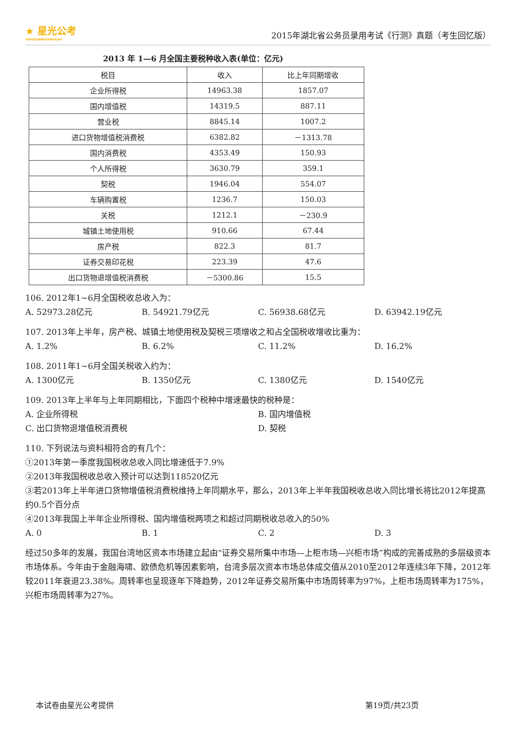★ 星光公考
XINGGUANGGONGKAO
2015年湖北省公务员录用考试《行测》真题（考生回忆版）
2013 年 1—6 月全国主要税种收入表(单位：亿元)
| 税目 | 收入 | 比上年同期增收 |
| --- | --- | --- |
| 企业所得税 | 14963.38 | 1857.07 |
| 国内增值税 | 14319.5 | 887.11 |
| 营业税 | 8845.14 | 1007.2 |
| 进口货物增值税消费税 | 6382.82 | －1313.78 |
| 国内消费税 | 4353.49 | 150.93 |
| 个人所得税 | 3630.79 | 359.1 |
| 契税 | 1946.04 | 554.07 |
| 车辆购置税 | 1236.7 | 150.03 |
| 关税 | 1212.1 | －230.9 |
| 城镇土地使用税 | 910.66 | 67.44 |
| 房产税 | 822.3 | 81.7 |
| 证券交易印花税 | 223.39 | 47.6 |
| 出口货物退增值税消费税 | －5300.86 | 15.5 |
106. 2012年1~6月全国税收总收入为：
A. 52973.28亿元 B. 54921.79亿元 C. 56938.68亿元 D. 63942.19亿元
107. 2013年上半年，房产税、城镇土地使用税及契税三项增收之和占全国税收增收比重为：
A. 1.2% B. 6.2% C. 11.2% D. 16.2%
108. 2011年1~6月全国关税收入约为：
A. 1300亿元 B. 1350亿元 C. 1380亿元 D. 1540亿元
109. 2013年上半年与上年同期相比，下面四个税种中增速最快的税种是：
A. 企业所得税 B. 国内增值税
C. 出口货物退增值税消费税 D. 契税
110. 下列说法与资料相符合的有几个：
①2013年第一季度我国税收总收入同比增速低于7.9%
②2013年我国税收总收入预计可以达到118520亿元
③若2013年上半年进口货物增值税消费税维持上年同期水平，那么，2013年上半年我国税收总收入同比增长将比2012年提高约0.5个百分点
④2013年我国上半年企业所得税、国内增值税两项之和超过同期税收总收入的50%
A. 0 B. 1 C. 2 D. 3
经过50多年的发展，我国台湾地区资本市场建立起由“证券交易所集中市场—上柜市场—兴柜市场”构成的完善成熟的多层级资本市场体系。今年由于金融海啸、欧债危机等因素影响，台湾多层次资本市场总体成交值从2010至2012年连续3年下降，2012年较2011年衰退23.38%。周转率也呈现逐年下降趋势，2012年证券交易所集中市场周转率为97%，上柜市场周转率为175%，兴柜市场周转率为27%。
本试卷由星光公考提供 第19页/共23页